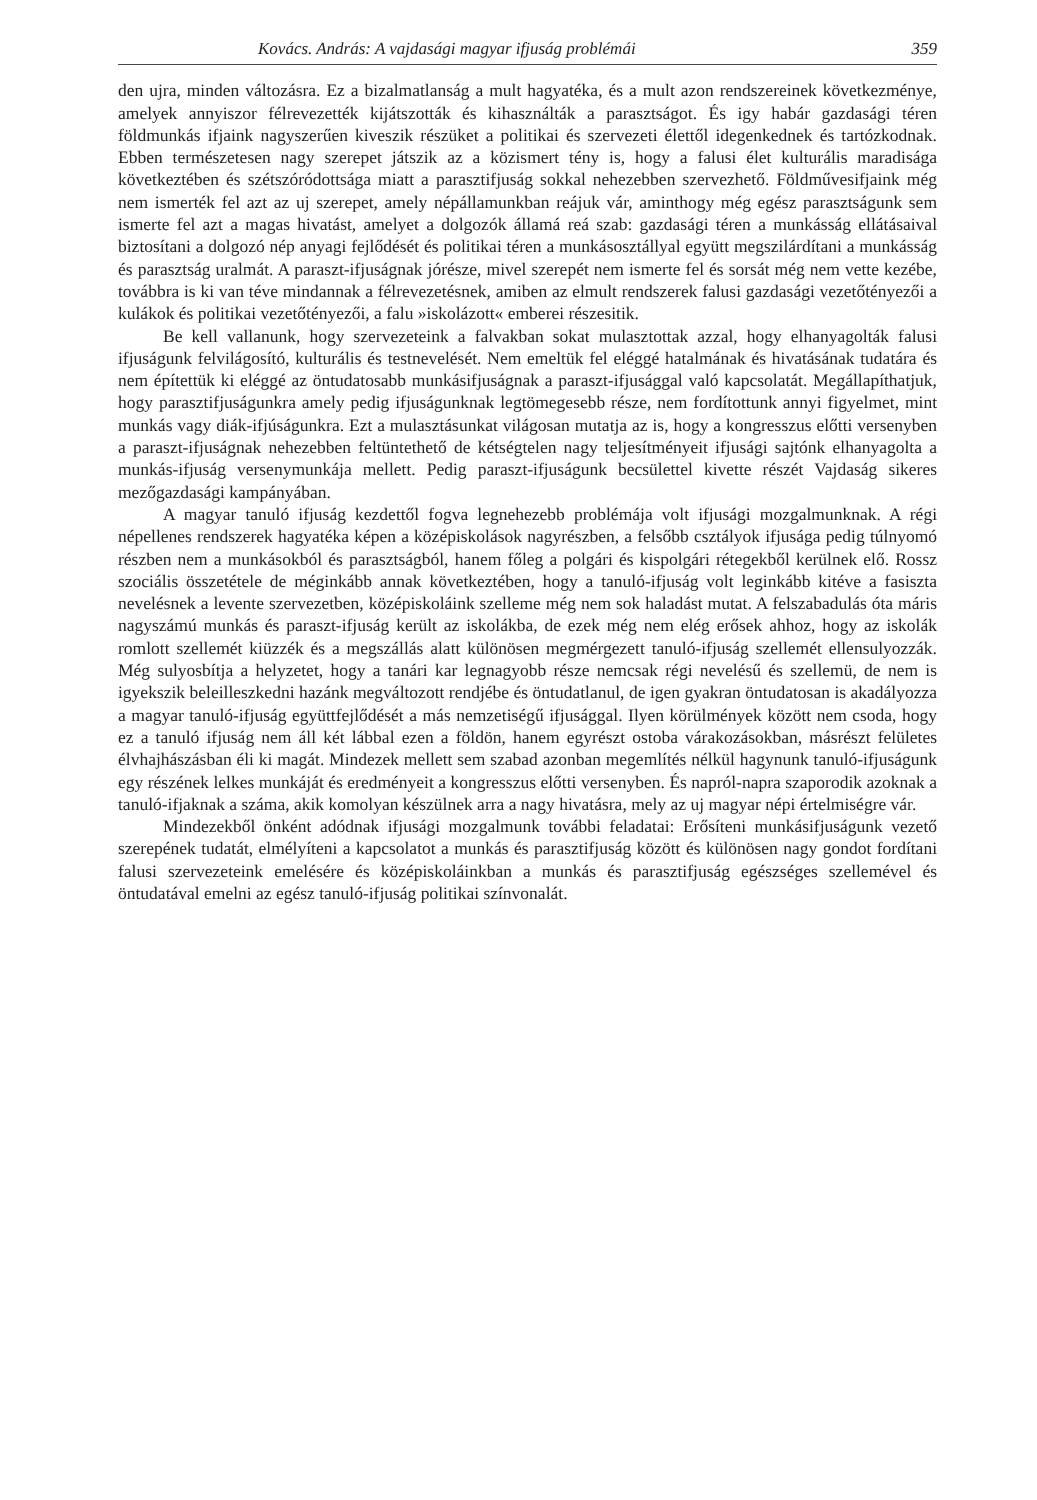Kovács. András: A vajdasági magyar ifjuság problémái 359
den ujra, minden változásra. Ez a bizalmatlanság a mult hagyatéka, és a mult azon rendszereinek következménye, amelyek annyiszor félrevezették kijátszották és kihasználták a parasztságot. És igy habár gazdasági téren földmunkás ifjaink nagyszerűen kiveszik részüket a politikai és szervezeti élettől idegenkednek és tartózkodnak. Ebben természetesen nagy szerepet játszik az a közismert tény is, hogy a falusi élet kulturális maradisága következtében és szétszóródottsága miatt a parasztifjuság sokkal nehezebben szervezhető. Földművesifjaink még nem ismerték fel azt az uj szerepet, amely népállamunkban reájuk vár, aminthogy még egész parasztságunk sem ismerte fel azt a magas hivatást, amelyet a dolgozók államá reá szab: gazdasági téren a munkásság ellátásaival biztosítani a dolgozó nép anyagi fejlődését és politikai téren a munkásosztállyal együtt megszilárdítani a munkásság és parasztság uralmát. A paraszt-ifjuságnak jórésze, mivel szerepét nem ismerte fel és sorsát még nem vette kezébe, továbbra is ki van téve mindannak a félrevezetésnek, amiben az elmult rendszerek falusi gazdasági vezetőtényezői a kulákok és politikai vezetőtényezői, a falu »iskolázott« emberei részesitik.
Be kell vallanunk, hogy szervezeteink a falvakban sokat mulasztottak azzal, hogy elhanyagolták falusi ifjuságunk felvilágosító, kulturális és testnevelését. Nem emeltük fel eléggé hatalmának és hivatásának tudatára és nem építettük ki eléggé az öntudatosabb munkásifjuságnak a paraszt-ifjusággal való kapcsolatát. Megállapíthatjuk, hogy parasztifjuságunkra amely pedig ifjuságunknak legtömegesebb része, nem fordítottunk annyi figyelmet, mint munkás vagy diák-ifjúságunkra. Ezt a mulasztásunkat világosan mutatja az is, hogy a kongresszus előtti versenyben a paraszt-ifjuságnak nehezebben feltüntethető de kétségtelen nagy teljesítményeit ifjusági sajtónk elhanyagolta a munkás-ifjuság versenymunkája mellett. Pedig paraszt-ifjuságunk becsülettel kivette részét Vajdaság sikeres mezőgazdasági kampányában.
A magyar tanuló ifjuság kezdettől fogva legnehezebb problémája volt ifjusági mozgalmunknak. A régi népellenes rendszerek hagyatéka képen a középiskolások nagyrészben, a felsőbb csztályok ifjusága pedig túlnyomó részben nem a munkásokból és parasztságból, hanem főleg a polgári és kispolgári rétegekből kerülnek elő. Rossz szociális összetétele de méginkább annak következtében, hogy a tanuló-ifjuság volt leginkább kitéve a fasiszta nevelésnek a levente szervezetben, középiskoláink szelleme még nem sok haladást mutat. A felszabadulás óta máris nagyszámú munkás és paraszt-ifjuság került az iskolákba, de ezek még nem elég erősek ahhoz, hogy az iskolák romlott szellemét kiüzzék és a megszállás alatt különösen megmérgezett tanuló-ifjuság szellemét ellensulyozzák. Még sulyosbítja a helyzetet, hogy a tanári kar legnagyobb része nemcsak régi nevelésű és szellemü, de nem is igyekszik beleilleszkedni hazánk megváltozott rendjébe és öntudatlanul, de igen gyakran öntudatosan is akadályozza a magyar tanuló-ifjuság együttfejlődését a más nemzetiségű ifjusággal. Ilyen körülmények között nem csoda, hogy ez a tanuló ifjuság nem áll két lábbal ezen a földön, hanem egyrészt ostoba várakozásokban, másrészt felületes élvhajhászásban éli ki magát. Mindezek mellett sem szabad azonban megemlítés nélkül hagynunk tanuló-ifjuságunk egy részének lelkes munkáját és eredményeit a kongresszus előtti versenyben. És napról-napra szaporodik azoknak a tanuló-ifjaknak a száma, akik komolyan készülnek arra a nagy hivatásra, mely az uj magyar népi értelmiségre vár.
Mindezekből önként adódnak ifjusági mozgalmunk további feladatai: Erősíteni munkásifjuságunk vezető szerepének tudatát, elmélyíteni a kapcsolatot a munkás és parasztifjuság között és különösen nagy gondot fordítani falusi szervezeteink emelésére és középiskoláinkban a munkás és parasztifjuság egészséges szellemével és öntudatával emelni az egész tanuló-ifjuság politikai színvonalát.